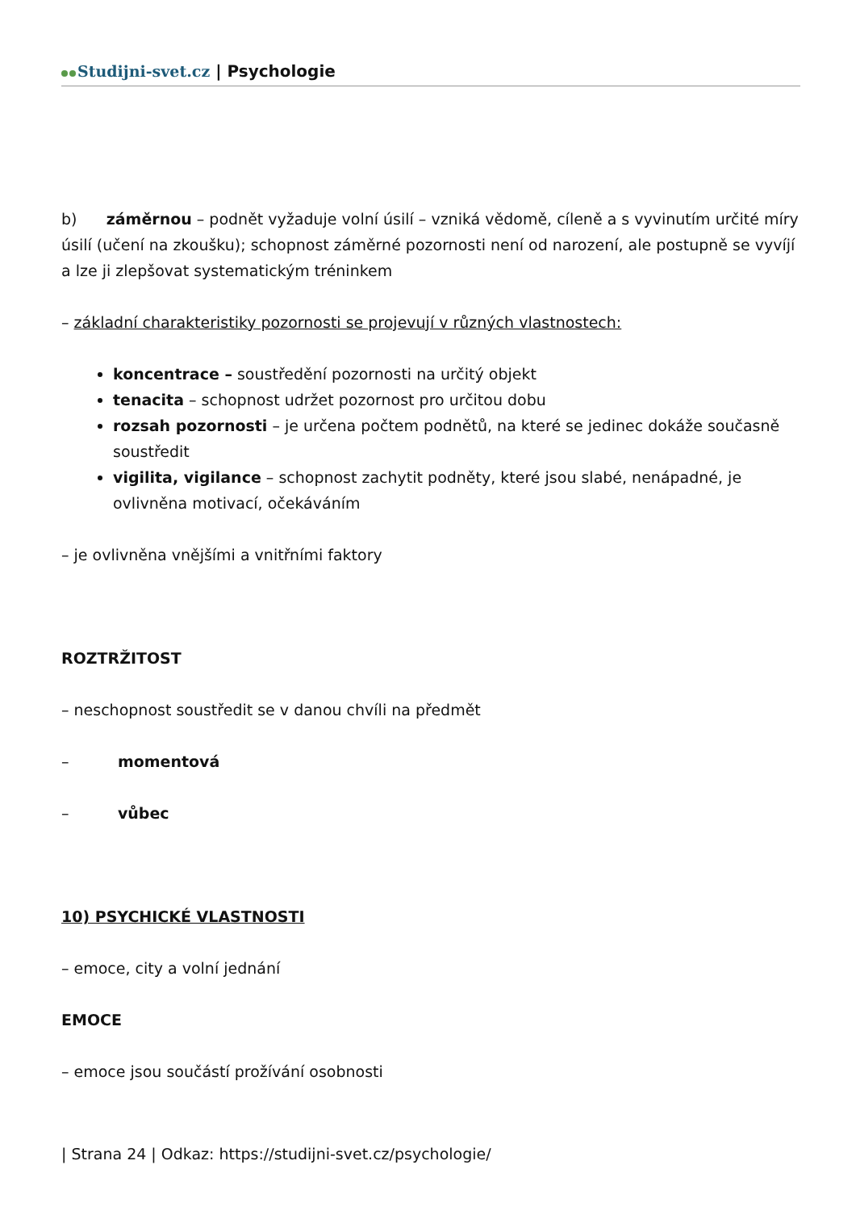Studijni-svet.cz | Psychologie
b) záměrnou – podnět vyžaduje volní úsilí – vzniká vědomě, cíleně a s vyvinutím určité míry úsilí (učení na zkoušku); schopnost záměrné pozornosti není od narození, ale postupně se vyvíjí a lze ji zlepšovat systematickým tréninkem
– základní charakteristiky pozornosti se projevují v různých vlastnostech:
koncentrace – soustředění pozornosti na určitý objekt
tenacita – schopnost udržet pozornost pro určitou dobu
rozsah pozornosti – je určena počtem podnětů, na které se jedinec dokáže současně soustředit
vigilita, vigilance – schopnost zachytit podněty, které jsou slabé, nenápadné, je ovlivněna motivací, očekáváním
– je ovlivněna vnějšími a vnitřními faktory
ROZTRŽITOST
– neschopnost soustředit se v danou chvíli na předmět
– momentová
– vůbec
10) PSYCHICKÉ VLASTNOSTI
– emoce, city a volní jednání
EMOCE
– emoce jsou součástí prožívání osobnosti
| Strana 24 | Odkaz: https://studijni-svet.cz/psychologie/